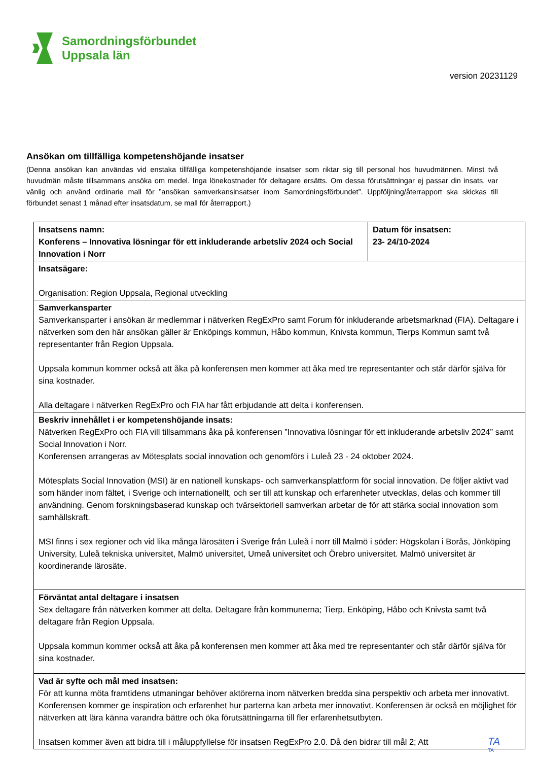Samordningsförbundet
Uppsala län
version 20231129
Ansökan om tillfälliga kompetenshöjande insatser
(Denna ansökan kan användas vid enstaka tillfälliga kompetenshöjande insatser som riktar sig till personal hos huvudmännen. Minst två huvudmän måste tillsammans ansöka om medel. Inga lönekostnader för deltagare ersätts. Om dessa förutsättningar ej passar din insats, var vänlig och använd ordinarie mall för ”ansökan samverkansinsatser inom Samordningsförbundet”. Uppföljning/återrapport ska skickas till förbundet senast 1 månad efter insatsdatum, se mall för återrapport.)
| Insatsens namn: Konferens – Innovativa lösningar för ett inkluderande arbetsliv 2024 och Social Innovation i Norr | Datum för insatsen: 23- 24/10-2024 |
| Insatsägare: Organisation: Region Uppsala, Regional utveckling | |
| Samverkansparter Samverkansparter i ansökan är medlemmar i nätverken RegExPro samt Forum för inkluderande arbetsmarknad (FIA). Deltagare i nätverken som den här ansökan gäller är Enköpings kommun, Håbo kommun, Knivsta kommun, Tierps Kommun samt två representanter från Region Uppsala. Uppsala kommun kommer också att åka på konferensen men kommer att åka med tre representanter och står därför själva för sina kostnader. Alla deltagare i nätverken RegExPro och FIA har fått erbjudande att delta i konferensen. | |
| Beskriv innehållet i er kompetenshöjande insats: Nätverken RegExPro och FIA vill tillsammans åka på konferensen ”Innovativa lösningar för ett inkluderande arbetsliv 2024” samt Social Innovation i Norr. Konferensen arrangeras av Mötesplats social innovation och genomförs i Luleå 23 - 24 oktober 2024. Mötesplats Social Innovation (MSI) är en nationell kunskaps- och samverkansplattform för social innovation. De följer aktivt vad som händer inom fältet, i Sverige och internationellt, och ser till att kunskap och erfarenheter utvecklas, delas och kommer till användning. Genom forskningsbaserad kunskap och tvärsektoriell samverkan arbetar de för att stärka social innovation som samhällskraft. MSI finns i sex regioner och vid lika många lärosäten i Sverige från Luleå i norr till Malmö i söder: Högskolan i Borås, Jönköping University, Luleå tekniska universitet, Malmö universitet, Umeå universitet och Örebro universitet. Malmö universitet är koordinerande lärosäte. | |
| Förväntat antal deltagare i insatsen Sex deltagare från nätverken kommer att delta. Deltagare från kommunerna; Tierp, Enköping, Håbo och Knivsta samt två deltagare från Region Uppsala. Uppsala kommun kommer också att åka på konferensen men kommer att åka med tre representanter och står därför själva för sina kostnader. | |
| Vad är syfte och mål med insatsen: För att kunna möta framtidens utmaningar behöver aktörerna inom nätverken bredda sina perspektiv och arbeta mer innovativt. Konferensen kommer ge inspiration och erfarenhet hur parterna kan arbeta mer innovativt. Konferensen är också en möjlighet för nätverken att lära känna varandra bättre och öka förutsättningarna till fler erfarenhetsutbyten. Insatsen kommer även att bidra till i måluppfyllelse för insatsen RegExPro 2.0. Då den bidrar till mål 2; Att | |
TA
TA